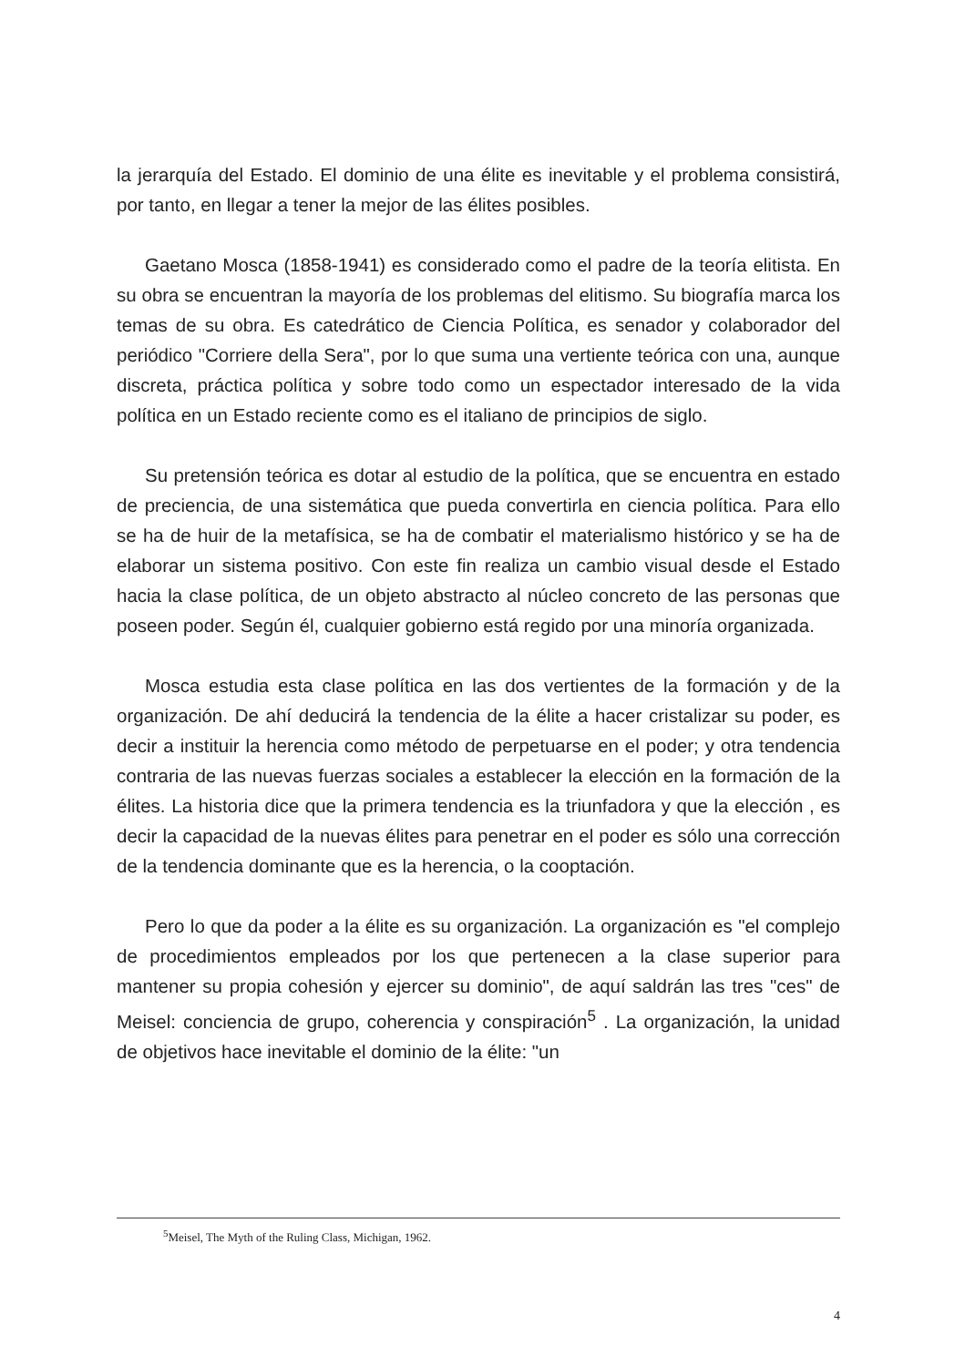la jerarquía del Estado. El dominio de una élite es inevitable y el problema consistirá, por tanto, en llegar a tener la mejor de las élites posibles.
Gaetano Mosca (1858-1941) es considerado como el padre de la teoría elitista. En su obra se encuentran la mayoría de los problemas del elitismo. Su biografía marca los temas de su obra. Es catedrático de Ciencia Política, es senador y colaborador del periódico "Corriere della Sera", por lo que suma una vertiente teórica con una, aunque discreta, práctica política y sobre todo como un espectador interesado de la vida política en un Estado reciente como es el italiano de principios de siglo.
Su pretensión teórica es dotar al estudio de la política, que se encuentra en estado de preciencia, de una sistemática que pueda convertirla en ciencia política. Para ello se ha de huir de la metafísica, se ha de combatir el materialismo histórico y se ha de elaborar un sistema positivo. Con este fin realiza un cambio visual desde el Estado hacia la clase política, de un objeto abstracto al núcleo concreto de las personas que poseen poder. Según él, cualquier gobierno está regido por una minoría organizada.
Mosca estudia esta clase política en las dos vertientes de la formación y de la organización. De ahí deducirá la tendencia de la élite a hacer cristalizar su poder, es decir a instituir la herencia como método de perpetuarse en el poder; y otra tendencia contraria de las nuevas fuerzas sociales a establecer la elección en la formación de la élites. La historia dice que la primera tendencia es la triunfadora y que la elección , es decir la capacidad de la nuevas élites para penetrar en el poder es sólo una corrección de la tendencia dominante que es la herencia, o la cooptación.
Pero lo que da poder a la élite es su organización. La organización es "el complejo de procedimientos empleados por los que pertenecen a la clase superior para mantener su propia cohesión y ejercer su dominio", de aquí saldrán las tres "ces" de Meisel: conciencia de grupo, coherencia y conspiración<sup>5</sup> . La organización, la unidad de objetivos hace inevitable el dominio de la élite: "un
<sup>5</sup> Meisel, The Myth of the Ruling Class, Michigan, 1962.
4